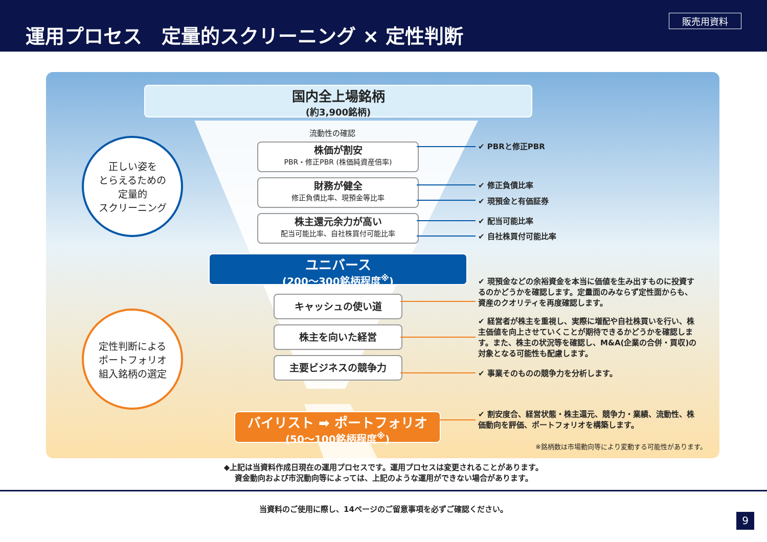運用プロセス　定量的スクリーニング × 定性判断
販売用資料
国内全上場銘柄
(約3,900銘柄)
流動性の確認
株価が割安
PBR・修正PBR (株価純資産倍率)
財務が健全
修正負債比率、現預金等比率
株主還元余力が高い
配当可能比率、自社株買付可能比率
ユニバース
(200～300銘柄程度<sup>※</sup>)
キャッシュの使い道
株主を向いた経営
主要ビジネスの競争力
バイリスト ➡ ポートフォリオ
(50～100銘柄程度<sup>※</sup>)
正しい姿を
とらえるための
定量的
スクリーニング
定性判断による
ポートフォリオ
組入銘柄の選定
✔ PBRと修正PBR
✔ 修正負債比率
✔ 現預金と有価証券
✔ 配当可能比率
✔ 自社株買付可能比率
✔ 現預金などの余裕資金を本当に価値を生み出すものに投資するのかどうかを確認します。定量面のみならず定性面からも、資産のクオリティを再度確認します。
✔ 経営者が株主を重視し、実際に増配や自社株買いを行い、株主価値を向上させていくことが期待できるかどうかを確認します。また、株主の状況等を確認し、M&A(企業の合併・買収)の対象となる可能性も配慮します。
✔ 事業そのものの競争力を分析します。
✔ 割安度合、経営状態・株主還元、競争力・業績、流動性、株価動向を評価、ポートフォリオを構築します。
※銘柄数は市場動向等により変動する可能性があります。
◆上記は当資料作成日現在の運用プロセスです。運用プロセスは変更されることがあります。
資金動向および市況動向等によっては、上記のような運用ができない場合があります。
当資料のご使用に際し、14ページのご留意事項を必ずご確認ください。
9